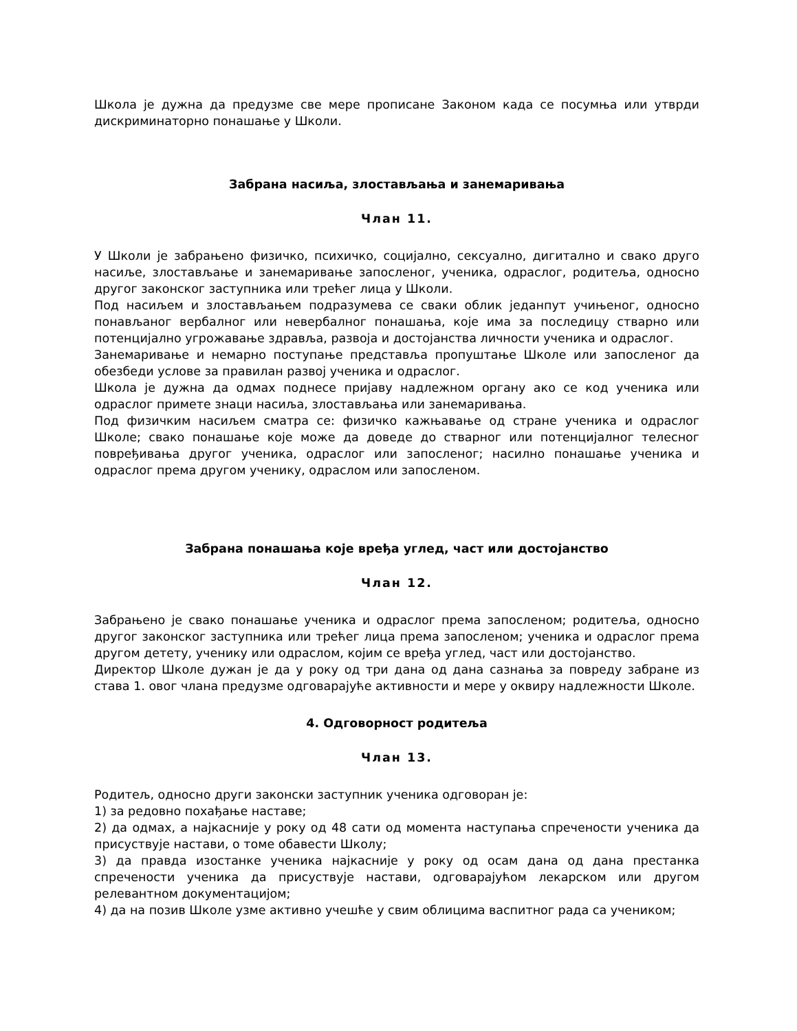Школа је дужна да предузме све мере прописане Законом када се посумња или утврди дискриминаторно понашање у Школи.
Забрана насиља, злостављања и занемаривања
Члан 11.
У Школи је забрањено физичко, психичко, социјално, сексуално, дигитално и свако друго насиље, злостављање и занемаривање запосленог, ученика, одраслог, родитеља, односно другог законског заступника или трећег лица у Школи.
Под насиљем и злостављањем подразумева се сваки облик једанпут учињеног, односно понављаног вербалног или невербалног понашања, које има за последицу стварно или потенцијално угрожавање здравља, развоја и достојанства личности ученика и одраслог.
Занемаривање и немарно поступање представља пропуштање Школе или запосленог да обезбеди услове за правилан развој ученика и одраслог.
Школа је дужна да одмах поднесе пријаву надлежном органу ако се код ученика или одраслог примете знаци насиља, злостављања или занемаривања.
Под физичким насиљем сматра се: физичко кажњавање од стране ученика и одраслог Школе; свако понашање које може да доведе до стварног или потенцијалног телесног повређивања другог ученика, одраслог или запосленог; насилно понашање ученика и одраслог према другом ученику, одраслом или запосленом.
Забрана понашања које вређа углед, част или достојанство
Члан 12.
Забрањено је свако понашање ученика и одраслог према запосленом; родитеља, односно другог законског заступника или трећег лица према запосленом; ученика и одраслог према другом детету, ученику или одраслом, којим се вређа углед, част или достојанство.
Директор Школе дужан је да у року од три дана од дана сазнања за повреду забране из става 1. овог члана предузме одговарајуће активности и мере у оквиру надлежности Школе.
4. Одговорност родитеља
Члан 13.
Родитељ, односно други законски заступник ученика одговоран је:
1) за редовно похађање наставе;
2) да одмах, а најкасније у року од 48 сати од момента наступања спречености ученика да присуствује настави, о томе обавести Школу;
3) да правда изостанке ученика најкасније у року од осам дана од дана престанка спречености ученика да присуствује настави, одговарајућом лекарском или другом релевантном документацијом;
4) да на позив Школе узме активно учешће у свим облицима васпитног рада са учеником;